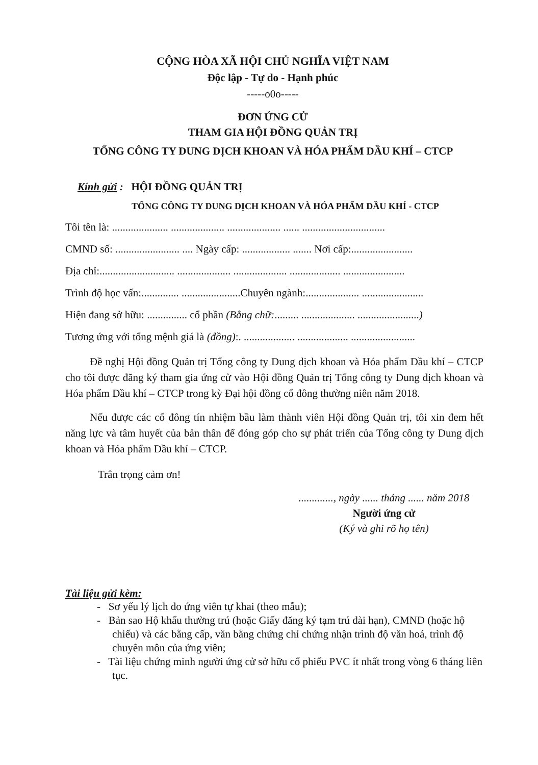CỘNG HÒA XÃ HỘI CHỦ NGHĨA VIỆT NAM
Độc lập - Tự do - Hạnh phúc
-----o0o-----
ĐƠN ỨNG CỬ
THAM GIA HỘI ĐỒNG QUẢN TRỊ
TỔNG CÔNG TY DUNG DỊCH KHOAN VÀ HÓA PHẨM DẦU KHÍ – CTCP
Kính gửi : HỘI ĐỒNG QUẢN TRỊ
TỔNG CÔNG TY DUNG DỊCH KHOAN VÀ HÓA PHẨM DẦU KHÍ - CTCP
Tôi tên là: ..................... .................... .................... ...... ...............................
CMND số: ........................ .... Ngày cấp: .................. ....... Nơi cấp:.......................
Địa chỉ:............................ .................... .................... ................... .......................
Trình độ học vấn:.............. ......................Chuyên ngành:.................... .......................
Hiện đang sở hữu: ............... cổ phần (Bằng chữ:......... .................... .......................)
Tương ứng với tổng mệnh giá là (đồng):. ................... ................... ........................
Đề nghị Hội đồng Quản trị Tổng công ty Dung dịch khoan và Hóa phẩm Dầu khí – CTCP cho tôi được đăng ký tham gia ứng cử vào Hội đồng Quản trị Tổng công ty Dung dịch khoan và Hóa phẩm Dầu khí – CTCP trong kỳ Đại hội đồng cổ đông thường niên năm 2018.
Nếu được các cổ đông tín nhiệm bầu làm thành viên Hội đồng Quản trị, tôi xin đem hết năng lực và tâm huyết của bản thân để đóng góp cho sự phát triển của Tổng công ty Dung dịch khoan và Hóa phẩm Dầu khí – CTCP.
Trân trọng cảm ơn!
............., ngày ...... tháng ...... năm 2018
Người ứng cử
(Ký và ghi rõ họ tên)
Tài liệu gửi kèm:
- Sơ yếu lý lịch do ứng viên tự khai (theo mẫu);
- Bản sao Hộ khẩu thường trú (hoặc Giấy đăng ký tạm trú dài hạn), CMND (hoặc hộ chiếu) và các bằng cấp, văn bằng chứng chỉ chứng nhận trình độ văn hoá, trình độ chuyên môn của ứng viên;
- Tài liệu chứng minh người ứng cử sở hữu cổ phiếu PVC ít nhất trong vòng 6 tháng liên tục.